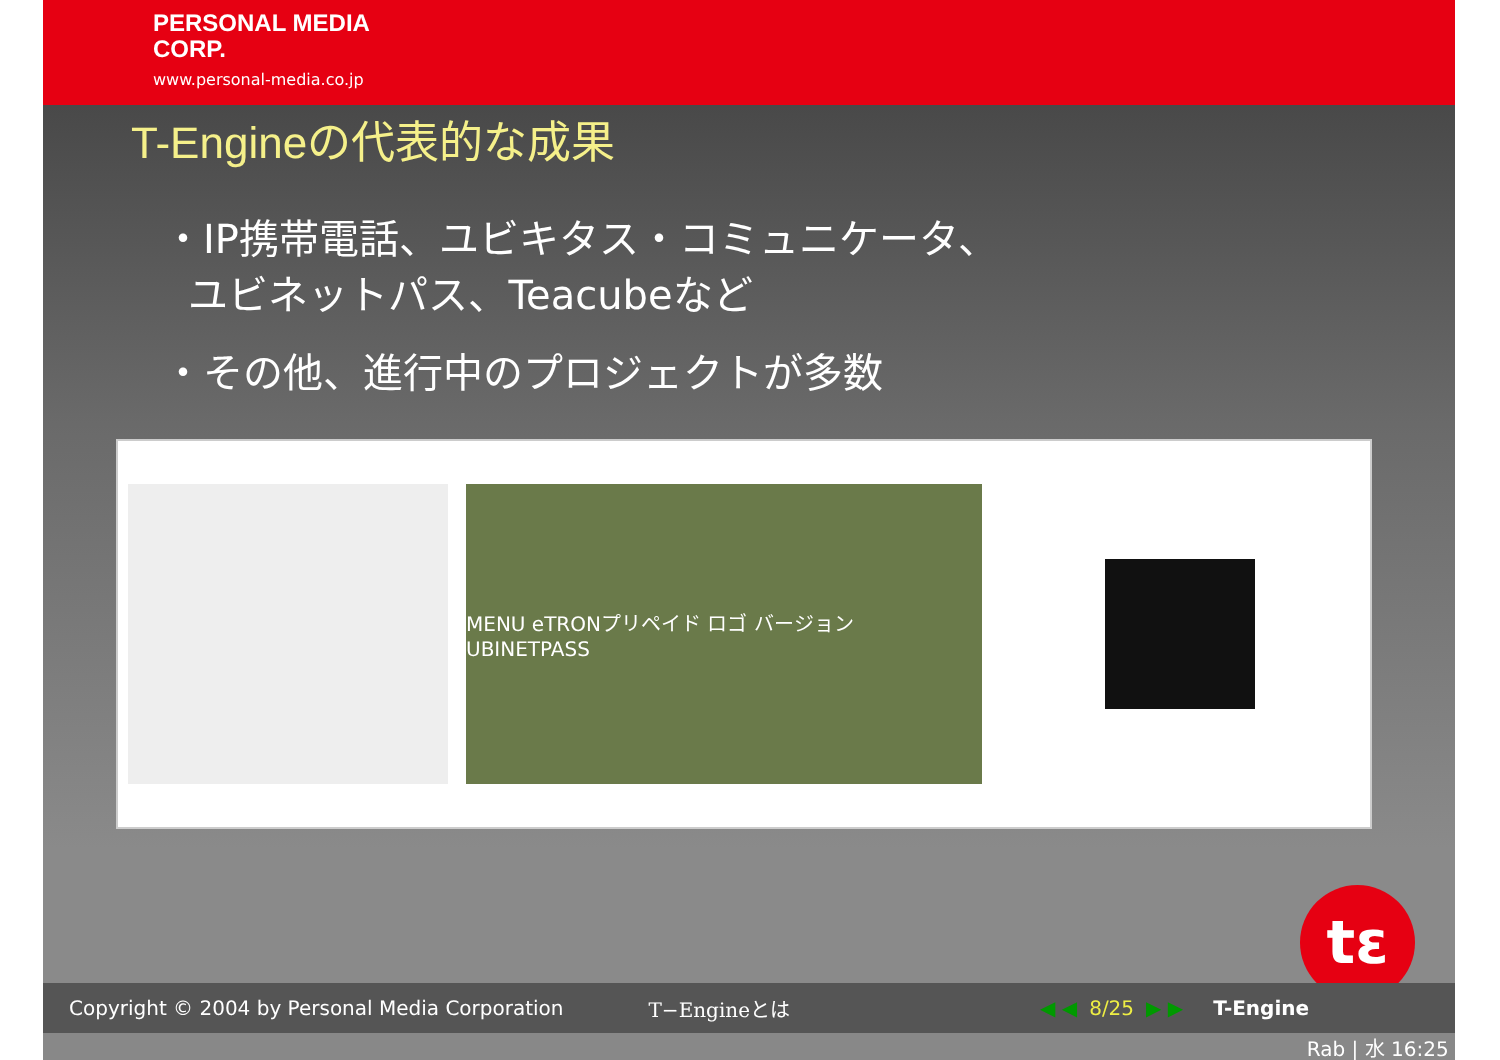PERSONAL MEDIA
CORP.
www.personal-media.co.jp
T-Engineの代表的な成果
・IP携帯電話、ユビキタス・コミュニケータ、
ユビネットパス、Teacubeなど
・その他、進行中のプロジェクトが多数
MENU eTRONプリペイド ロゴ バージョン UBINETPASS
tε
Copyright © 2004 by Personal Media Corporation T−Engineとは ◀ ◀ 8/25 ▶ ▶ T-Engine
Rab | 水 16:25